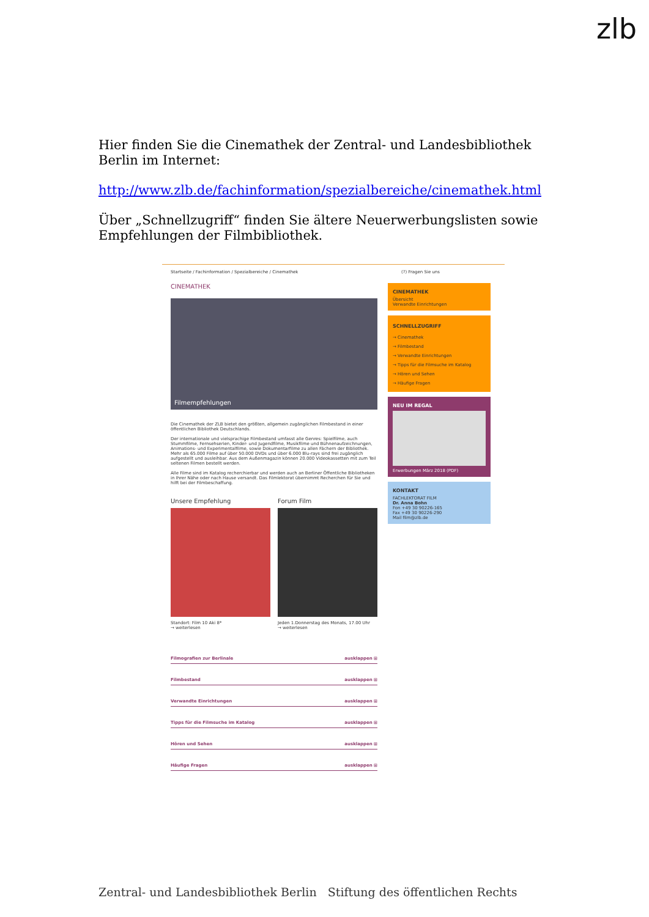zlb
Hier finden Sie die Cinemathek der Zentral- und Landesbibliothek Berlin im Internet:
http://www.zlb.de/fachinformation/spezialbereiche/cinemathek.html
Über „Schnellzugriff“ finden Sie ältere Neuerwerbungslisten sowie Empfehlungen der Filmbibliothek.
Startseite / Fachinformation / Spezialbereiche / Cinemathek
CINEMATHEK
Filmempfehlungen
Die Cinemathek der ZLB bietet den größten, allgemein zugänglichen Filmbestand in einer öffentlichen Bibliothek Deutschlands.
Der internationale und vielsprachige Filmbestand umfasst alle Genres: Spielfilme, auch Stummfilme, Fernsehserien, Kinder- und Jugendfilme, Musikfilme und Bühnenaufzeichnungen, Animations- und Experimentalfilme, sowie Dokumentarfilme zu allen Fächern der Bibliothek. Mehr als 65.000 Filme auf über 50.000 DVDs und über 6.000 Blu-rays sind frei zugänglich aufgestellt und ausleihbar. Aus dem Außenmagazin können 20.000 Videokassetten mit zum Teil seltenen Filmen bestellt werden.
Alle Filme sind im Katalog recherchierbar und werden auch an Berliner Öffentliche Bibliotheken in Ihrer Nähe oder nach Hause versandt. Das Filmlektorat übernimmt Recherchen für Sie und hilft bei der Filmbeschaffung.
Unsere Empfehlung
Standort: Film 10 Aki 8*
→ weiterlesen
Forum Film
Jeden 1.Donnerstag des Monats, 17.00 Uhr
→ weiterlesen
Filmografien zur Berlinale ausklappen ⊞
Filmbestand ausklappen ⊞
Verwandte Einrichtungen ausklappen ⊞
Tipps für die Filmsuche im Katalog ausklappen ⊞
Hören und Sehen ausklappen ⊞
Häufige Fragen ausklappen ⊞
(?) Fragen Sie uns
CINEMATHEK
Übersicht
Verwandte Einrichtungen
SCHNELLZUGRIFF
→ Cinemathek
→ Filmbestand
→ Verwandte Einrichtungen
→ Tipps für die Filmsuche im Katalog
→ Hören und Sehen
→ Häufige Fragen
NEU IM REGAL
Erwerbungen März 2018 (PDF)
KONTAKT
FACHLEKTORAT FILM
Dr. Anna Bohn
Fon +49 30 90226-165
Fax +49 30 90226-290
Mail film@zlb.de
Zentral- und Landesbibliothek Berlin Stiftung des öffentlichen Rechts